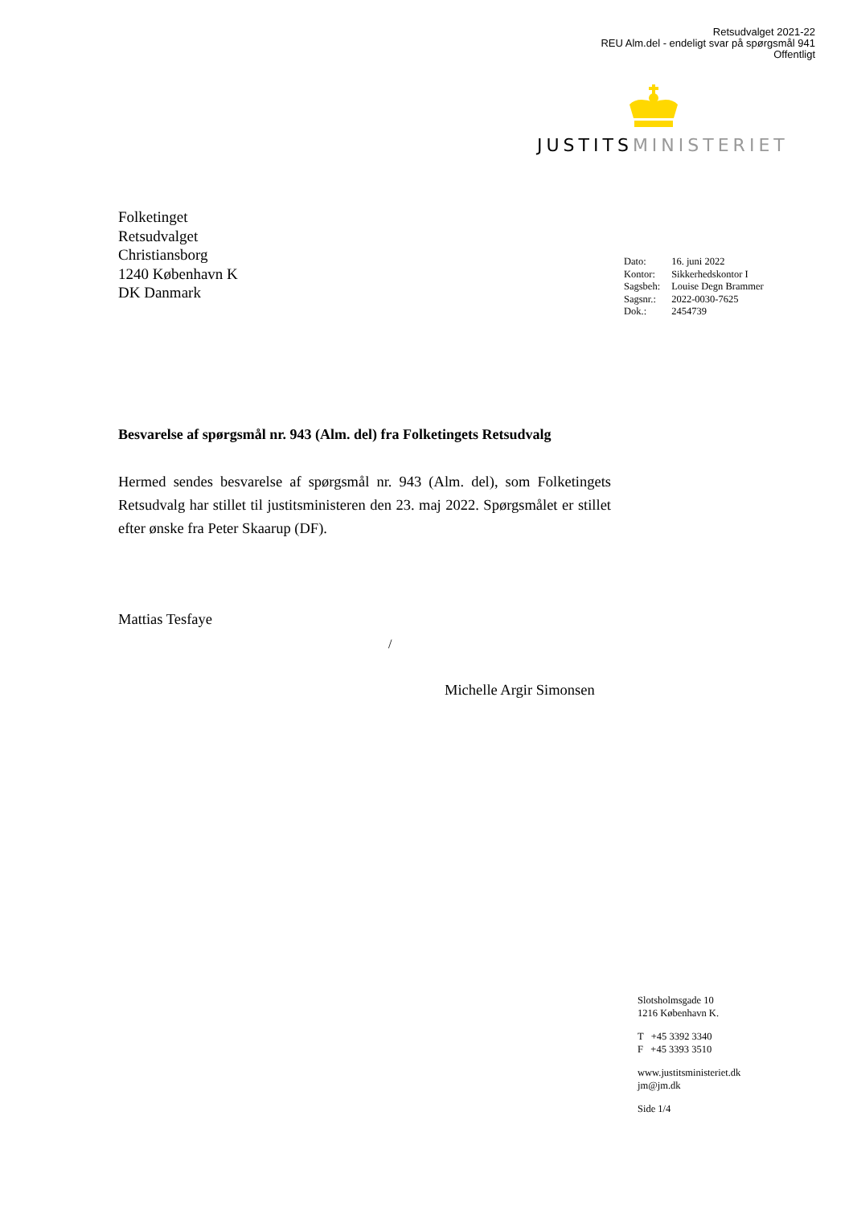Retsudvalget 2021-22
REU Alm.del - endeligt svar på spørgsmål 941
Offentligt
JUSTITS MINISTERIET
Folketinget
Retsudvalget
Christiansborg
1240 København K
DK Danmark
| Dato: | 16. juni 2022 |
| Kontor: | Sikkerhedskontor I |
| Sagsbeh: | Louise Degn Brammer |
| Sagsnr.: | 2022-0030-7625 |
| Dok.: | 2454739 |
Besvarelse af spørgsmål nr. 943 (Alm. del) fra Folketingets Retsudvalg
Hermed sendes besvarelse af spørgsmål nr. 943 (Alm. del), som Folketin­gets Retsudvalg har stillet til justitsministeren den 23. maj 2022. Spørgsmå­let er stillet efter ønske fra Peter Skaarup (DF).
Mattias Tesfaye
/
Michelle Argir Simonsen
Slotsholmsgade 10
1216 København K.
T +45 3392 3340
F +45 3393 3510
www.justitsministeriet.dk
jm@jm.dk
Side 1/4